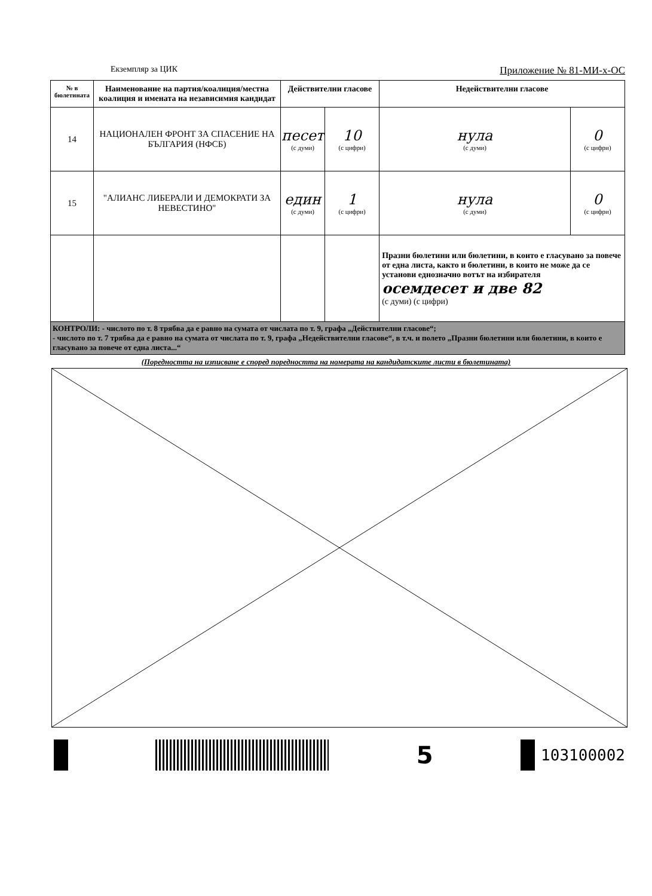Екземпляр за ЦИК Приложение № 81-МИ-х-ОС
| № в бюлетината | Наименование на партия/коалиция/местна коалиция и имената на независимия кандидат | Действителни гласове | | Недействителни гласове | |
| --- | --- | --- | --- | --- | --- |
| 14 | НАЦИОНАЛЕН ФРОНТ ЗА СПАСЕНИЕ НА БЪЛГАРИЯ (НФСБ) | песет (с думи) | 10 (с цифри) | нула (с думи) | 0 (с цифри) |
| 15 | "АЛИАНС ЛИБЕРАЛИ И ДЕМОКРАТИ ЗА НЕВЕСТИНО" | един (с думи) | 1 (с цифри) | нула (с думи) | 0 (с цифри) |
| | | | | Празни бюлетини или бюлетини, в които е гласувано за повече от една листа, както и бюлетини, в които не може да се установи еднозначно вотът на избирателя осемдесет и две 82 (с думи) (с цифри) | |
| КОНТРОЛИ: - числото по т. 8 трябва да е равно на сумата от числата по т. 9, графа „Действителни гласове“; - числото по т. 7 трябва да е равно на сумата от числата по т. 9, графа „Недействителни гласове“, в т.ч. и полето „Празни бюлетини или бюлетини, в които е гласувано за повече от една листа...“ | | | | | |
(Поредността на изписване е според поредността на номерата на кандидатските листи в бюлетината)
5 103100002